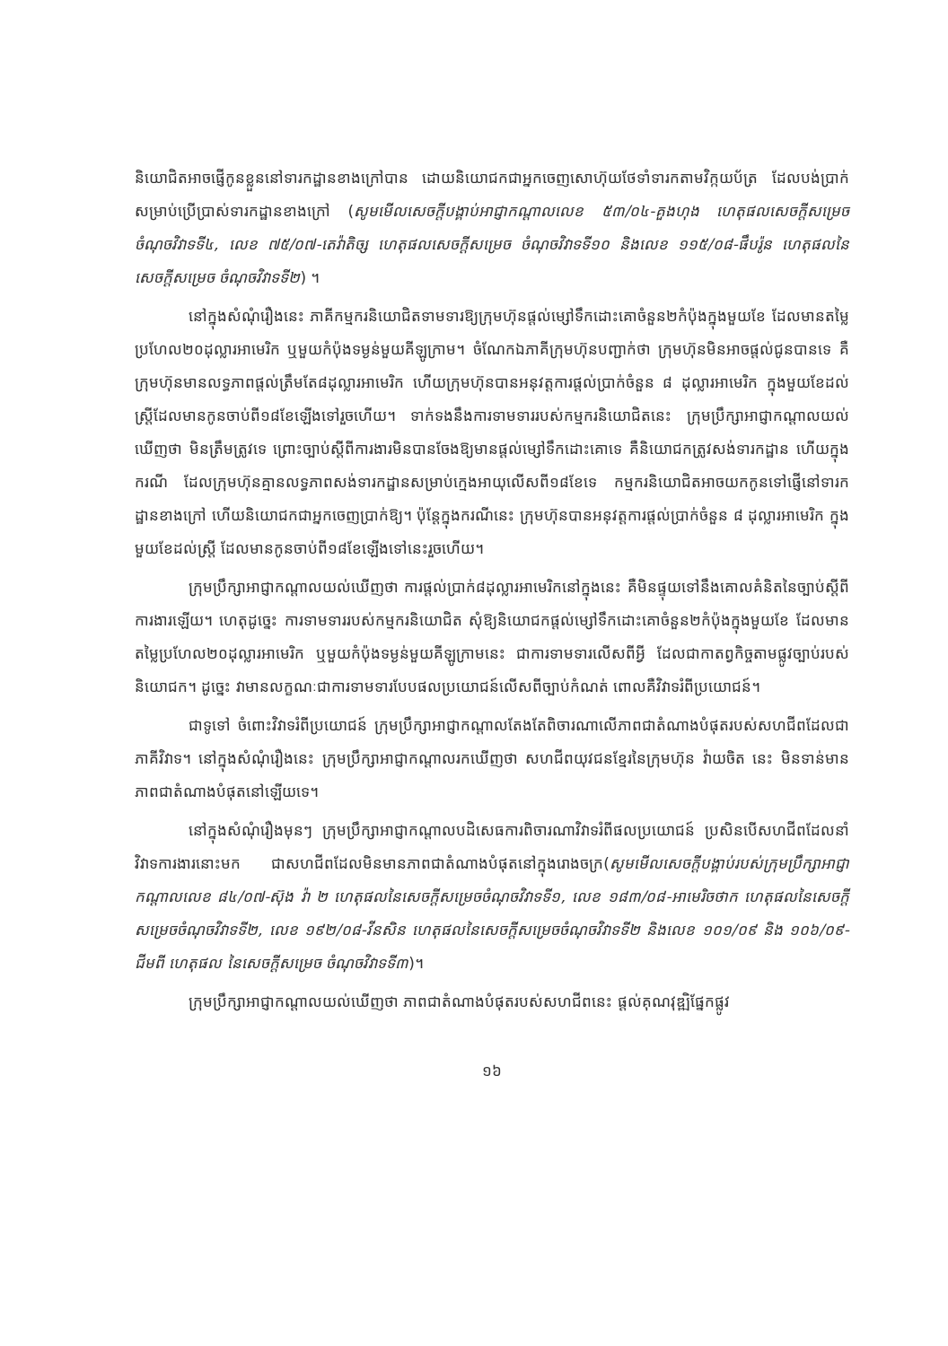និយោជិតអាចផ្ញើកូនខ្លួននៅទារកដ្ឋានខាងក្រៅបាន ដោយនិយោជកជាអ្នកចេញសោហ៊ុយថែទាំទារកតាមវិក្កយប័ត្រ ដែលបង់ប្រាក់សម្រាប់ប្រើប្រាស់ទារកដ្ឋានខាងក្រៅ (សូមមើលសេចក្តីបង្គាប់អាជ្ញាកណ្តាលលេខ ៥៣/០៤-គួងហុង ហេតុផលសេចក្តីសម្រេច ចំណុចវិវាទទី៤, លេខ ៧៥/០៧-តេវ៉ាតិច្ស ហេតុផលសេចក្តីសម្រេច ចំណុចវិវាទទី១០ និងលេខ ១១៥/០៨-ផឹបរ៉ូន ហេតុផលនៃសេចក្តីសម្រេច ចំណុចវិវាទទី២) ។
នៅក្នុងសំណុំរឿងនេះ ភាគីកម្មករនិយោជិតទាមទារឱ្យក្រុមហ៊ុនផ្តល់ម្សៅទឹកដោះគោចំនួន២កំប៉ុងក្នុងមួយខែ ដែលមានតម្លៃប្រហែល២០ដុល្លារអាមេរិក ឬមួយកំប៉ុងទម្ងន់មួយគីឡូក្រាម។ ចំណែកឯភាគីក្រុមហ៊ុនបញ្ជាក់ថា ក្រុមហ៊ុនមិនអាចផ្តល់ជូនបានទេ គឺក្រុមហ៊ុនមានលទ្ធភាពផ្តល់ត្រឹមតែ៨ដុល្លារអាមេរិក ហើយក្រុមហ៊ុនបានអនុវត្តការផ្តល់ប្រាក់ចំនួន ៨ ដុល្លារអាមេរិក ក្នុងមួយខែដល់ស្ត្រីដែលមានកូនចាប់ពី១៨ខែឡើងទៅរួចហើយ។ ទាក់ទងនឹងការទាមទាររបស់កម្មករនិយោជិតនេះ ក្រុមប្រឹក្សាអាជ្ញាកណ្តាលយល់ឃើញថា មិនត្រឹមត្រូវទេ ព្រោះច្បាប់ស្តីពីការងារមិនបានចែងឱ្យមានផ្តល់ម្សៅទឹកដោះគោទេ គឺនិយោជកត្រូវសង់ទារកដ្ឋាន ហើយក្នុងករណី ដែលក្រុមហ៊ុនគ្មានលទ្ធភាពសង់ទារកដ្ឋានសម្រាប់ក្មេងអាយុលើសពី១៨ខែទេ កម្មករនិយោជិតអាចយកកូនទៅផ្ញើនៅទារកដ្ឋានខាងក្រៅ ហើយនិយោជកជាអ្នកចេញប្រាក់ឱ្យ។ ប៉ុន្តែក្នុងករណីនេះ ក្រុមហ៊ុនបានអនុវត្តការផ្តល់ប្រាក់ចំនួន ៨ ដុល្លារអាមេរិក ក្នុងមួយខែដល់ស្ត្រី ដែលមានកូនចាប់ពី១៨ខែឡើងទៅនេះរួចហើយ។
ក្រុមប្រឹក្សាអាជ្ញាកណ្តាលយល់ឃើញថា ការផ្តល់ប្រាក់៨ដុល្លារអាមេរិកនៅក្នុងនេះ គឺមិនផ្ទុយទៅនឹងគោលគំនិតនៃច្បាប់ស្តីពីការងារឡើយ។ ហេតុដូច្នេះ ការទាមទាររបស់កម្មករនិយោជិត សុំឱ្យនិយោជកផ្តល់ម្សៅទឹកដោះគោចំនួន២កំប៉ុងក្នុងមួយខែ ដែលមានតម្លៃប្រហែល២០ដុល្លារអាមេរិក ឬមួយកំប៉ុងទម្ងន់មួយគីឡូក្រាមនេះ ជាការទាមទារលើសពីអ្វី ដែលជាកាតព្វកិច្ចតាមផ្លូវច្បាប់របស់និយោជក។ ដូច្នេះ វាមានលក្ខណៈជាការទាមទារបែបផលប្រយោជន៍លើសពីច្បាប់កំណត់ ពោលគឺវិវាទរំពីប្រយោជន៍។
ជាទូទៅ ចំពោះវិវាទរំពីប្រយោជន៍ ក្រុមប្រឹក្សាអាជ្ញាកណ្តាលតែងតែពិចារណាលើភាពជាតំណាងបំផុតរបស់សហជីពដែលជាភាគីវិវាទ។ នៅក្នុងសំណុំរឿងនេះ ក្រុមប្រឹក្សាអាជ្ញាកណ្តាលរកឃើញថា សហជីពយុវជនខ្មែរនៃក្រុមហ៊ុន វ៉ាយចិត នេះ មិនទាន់មានភាពជាតំណាងបំផុតនៅឡើយទេ។
នៅក្នុងសំណុំរឿងមុនៗ ក្រុមប្រឹក្សាអាជ្ញាកណ្តាលបដិសេធការពិចារណាវិវាទរំពីផលប្រយោជន៍ ប្រសិនបើសហជីពដែលនាំវិវាទការងារនោះមក ជាសហជីពដែលមិនមានភាពជាតំណាងបំផុតនៅក្នុងរោងចក្រ(សូមមើលសេចក្តីបង្គាប់របស់ក្រុមប្រឹក្សាអាជ្ញាកណ្តាលលេខ ៨៤/០៧-ស៊ុង វ៉ា ២ ហេតុផលនៃសេចក្តីសម្រេចចំណុចវិវាទទី១, លេខ ១៨៣/០៨-អាមេរិចថាក ហេតុផលនៃសេចក្តីសម្រេចចំណុចវិវាទទី២, លេខ ១៩២/០៨-វីនសិន ហេតុផលនៃសេចក្តីសម្រេចចំណុចវិវាទទី២ និងលេខ ១០១/០៩ និង ១០៦/០៩-ជីមពី ហេតុផល នៃសេចក្តីសម្រេច ចំណុចវិវាទទី៣)។
ក្រុមប្រឹក្សាអាជ្ញាកណ្តាលយល់ឃើញថា ភាពជាតំណាងបំផុតរបស់សហជីពនេះ ផ្តល់គុណវុឌ្ឍិផ្នែកផ្លូវ
១៦